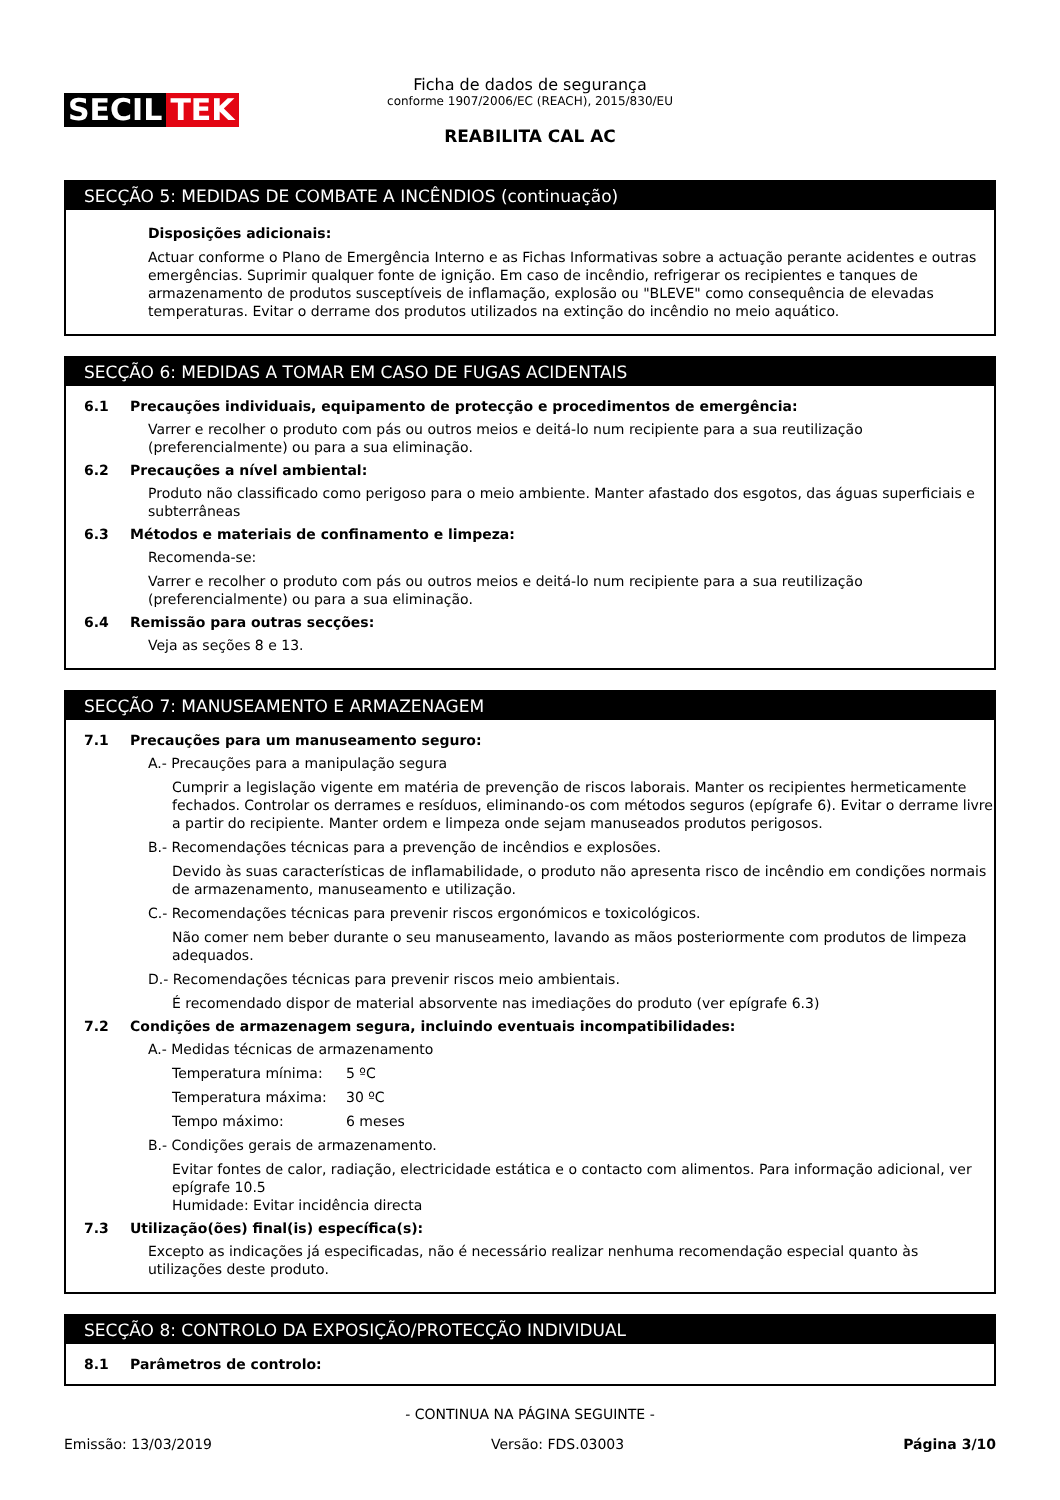SECIL TEK
Ficha de dados de segurança
conforme 1907/2006/EC (REACH), 2015/830/EU
REABILITA CAL AC
SECÇÃO 5: MEDIDAS DE COMBATE A INCÊNDIOS (continuação)
Disposições adicionais:
Actuar conforme o Plano de Emergência Interno e as Fichas Informativas sobre a actuação perante acidentes e outras emergências. Suprimir qualquer fonte de ignição. Em caso de incêndio, refrigerar os recipientes e tanques de armazenamento de produtos susceptíveis de inflamação, explosão ou "BLEVE" como consequência de elevadas temperaturas. Evitar o derrame dos produtos utilizados na extinção do incêndio no meio aquático.
SECÇÃO 6: MEDIDAS A TOMAR EM CASO DE FUGAS ACIDENTAIS
6.1 Precauções individuais, equipamento de protecção e procedimentos de emergência:
Varrer e recolher o produto com pás ou outros meios e deitá-lo num recipiente para a sua reutilização (preferencialmente) ou para a sua eliminação.
6.2 Precauções a nível ambiental:
Produto não classificado como perigoso para o meio ambiente. Manter afastado dos esgotos, das águas superficiais e subterrâneas
6.3 Métodos e materiais de confinamento e limpeza:
Recomenda-se:
Varrer e recolher o produto com pás ou outros meios e deitá-lo num recipiente para a sua reutilização (preferencialmente) ou para a sua eliminação.
6.4 Remissão para outras secções:
Veja as seções 8 e 13.
SECÇÃO 7: MANUSEAMENTO E ARMAZENAGEM
7.1 Precauções para um manuseamento seguro:
A.- Precauções para a manipulação segura
Cumprir a legislação vigente em matéria de prevenção de riscos laborais. Manter os recipientes hermeticamente fechados. Controlar os derrames e resíduos, eliminando-os com métodos seguros (epígrafe 6). Evitar o derrame livre a partir do recipiente. Manter ordem e limpeza onde sejam manuseados produtos perigosos.
B.- Recomendações técnicas para a prevenção de incêndios e explosões.
Devido às suas características de inflamabilidade, o produto não apresenta risco de incêndio em condições normais de armazenamento, manuseamento e utilização.
C.- Recomendações técnicas para prevenir riscos ergonómicos e toxicológicos.
Não comer nem beber durante o seu manuseamento, lavando as mãos posteriormente com produtos de limpeza adequados.
D.- Recomendações técnicas para prevenir riscos meio ambientais.
É recomendado dispor de material absorvente nas imediações do produto (ver epígrafe 6.3)
7.2 Condições de armazenagem segura, incluindo eventuais incompatibilidades:
A.- Medidas técnicas de armazenamento
Temperatura mínima: 5 ºC
Temperatura máxima: 30 ºC
Tempo máximo: 6 meses
B.- Condições gerais de armazenamento.
Evitar fontes de calor, radiação, electricidade estática e o contacto com alimentos. Para informação adicional, ver epígrafe 10.5
Humidade: Evitar incidência directa
7.3 Utilização(ões) final(is) específica(s):
Excepto as indicações já especificadas, não é necessário realizar nenhuma recomendação especial quanto às utilizações deste produto.
SECÇÃO 8: CONTROLO DA EXPOSIÇÃO/PROTECÇÃO INDIVIDUAL
8.1 Parâmetros de controlo:
- CONTINUA NA PÁGINA SEGUINTE -
Emissão: 13/03/2019 Versão: FDS.03003 Página 3/10